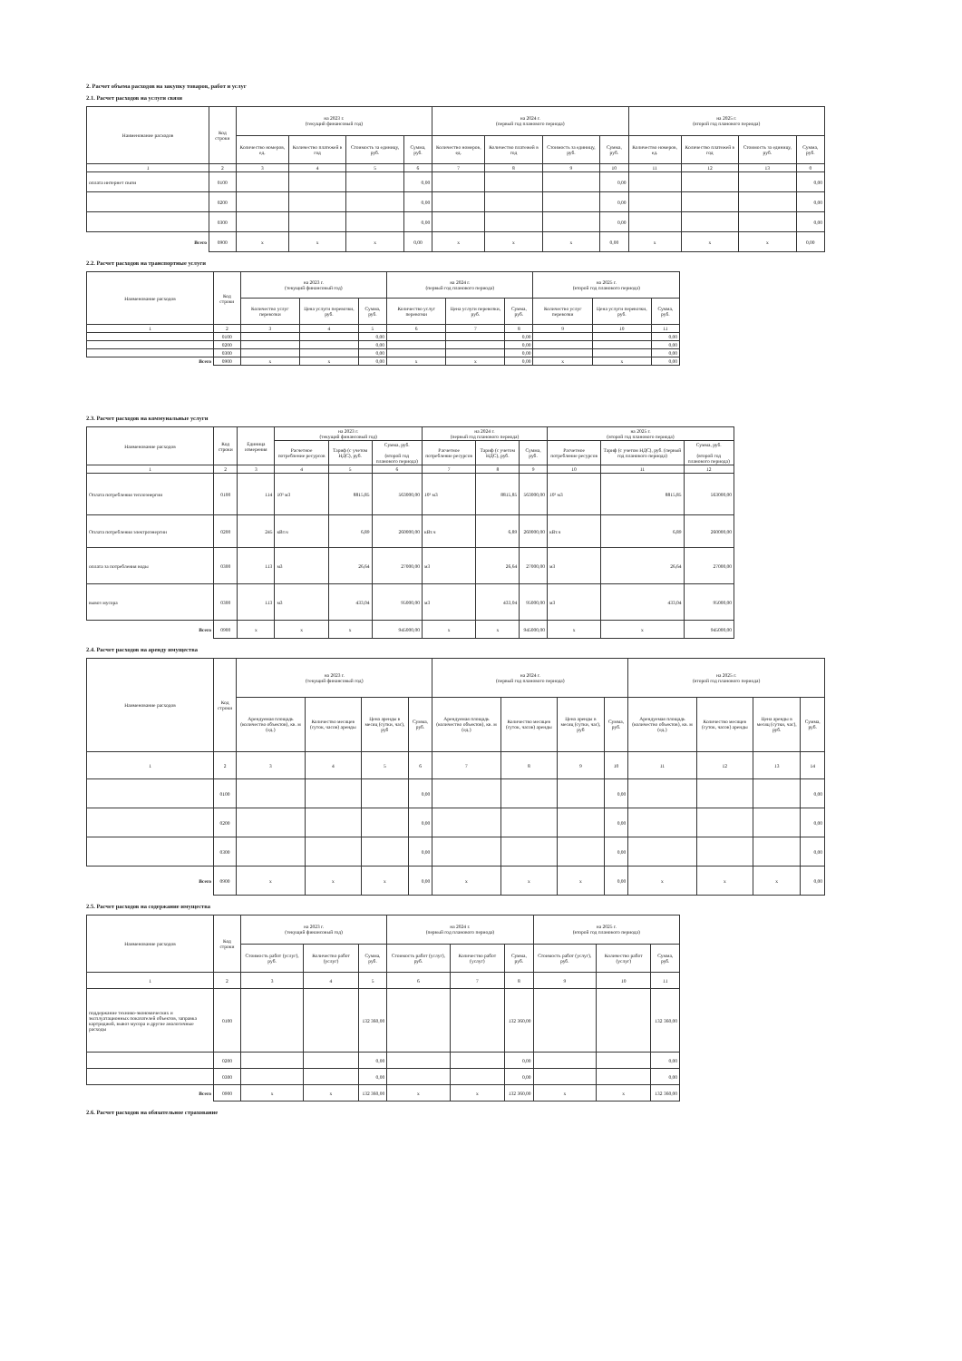2. Расчет объема расходов на закупку товаров, работ и услуг
2.1. Расчет расходов на услуги связи
| Наименование расходов | Код строки | на 2023 г. (текущий финансовый год) | | | | на 2024 г. (первый год планового периода) | | | | на 2025 г. (второй год планового периода) | | | |
| --- | --- | --- | --- | --- | --- | --- | --- | --- | --- | --- | --- | --- | --- |
| | | Количество номеров, ед. | Количество платежей в год | Стоимость за единицу, руб. | Сумма, руб. | Количество номеров, ед. | Количество платежей в год | Стоимость за единицу, руб. | Сумма, руб. | Количество номеров, ед. | Количество платежей в год | Стоимость за единицу, руб. | Сумма, руб. |
| 1 | 2 | 3 | 4 | 5 | 6 | 7 | 8 | 9 | 10 | 11 | 12 | 13 | 0 |
| оплата интернет связи | 0100 | | | | 0,00 | | | | 0,00 | | | | 0,00 |
| | 0200 | | | | 0,00 | | | | 0,00 | | | | 0,00 |
| | 0300 | | | | 0,00 | | | | 0,00 | | | | 0,00 |
| Всего | 0900 | x | x | x | 0,00 | x | x | x | 0,00 | x | x | x | 0,00 |
2.2. Расчет расходов на транспортные услуги
| Наименование расходов | Код строки | на 2023 г. (текущий финансовый год) | | | на 2024 г. (первый год планового периода) | | | на 2025 г. (второй год планового периода) | | |
| --- | --- | --- | --- | --- | --- | --- | --- | --- | --- | --- |
| | | Количество услуг перевозки | Цена услуги перевозки, руб. | Сумма, руб. | Количество услуг перевозки | Цена услуги перевозки, руб. | Сумма, руб. | Количество услуг перевозки | Цена услуги перевозки, руб. | Сумма, руб. |
| 1 | 2 | 3 | 4 | 5 | 6 | 7 | 8 | 9 | 10 | 11 |
| | 0100 | | | 0,00 | | | 0,00 | | | 0,00 |
| | 0200 | | | 0,00 | | | 0,00 | | | 0,00 |
| | 0300 | | | 0,00 | | | 0,00 | | | 0,00 |
| Всего | 0900 | x | x | 0,00 | x | x | 0,00 | x | x | 0,00 |
2.3. Расчет расходов на коммунальные услуги
| Наименование расходов | Код строки | Единица измерения | на 2023 г. (текущий финансовый год) | | | на 2024 г. (первый год планового периода) | | | на 2025 г. (второй год планового периода) | | |
| --- | --- | --- | --- | --- | --- | --- | --- | --- | --- | --- | --- |
| | | | Расчетное потребление ресурсов | Тариф (с учетом НДС), руб. | Сумма, руб. (второй год планового периода) | Расчетное потребление ресурсов | Тариф (с учетом НДС), руб. | Сумма, руб. | Расчетное потребление ресурсов | Тариф (с учетом НДС), руб. (первый год планового периода) | Сумма, руб. (второй год планового периода) |
| 1 | 2 | 3 | 4 | 5 | 6 | 7 | 8 | 9 | 10 | 11 | 12 |
| Оплата потребления теплоэнергии | 0100 | 114 | 10³ м3 | 8815,85 | 563000,00 | 10³ м3 | 8815,85 | 563000,00 | 10³ м3 | 8815,85 | 563000,00 |
| Оплата потребления электроэнергии | 0200 | 245 | кВт.ч | 6,89 | 260000,00 | кВт.ч | 6,89 | 260000,00 | кВт.ч | 6,89 | 260000,00 |
| оплата за потребления воды | 0300 | 113 | м3 | 26,64 | 27000,00 | м3 | 26,64 | 27000,00 | м3 | 26,64 | 27000,00 |
| вывоз мусора | 0300 | 113 | м3 | 433,04 | 95000,00 | м3 | 433,04 | 95000,00 | м3 | 433,04 | 95000,00 |
| Всего | 0900 | x | x | x | 945000,00 | x | x | 945000,00 | x | x | 945000,00 |
2.4. Расчет расходов на аренду имущества
| Наименование расходов | Код строки | на 2023 г. (текущий финансовый год) | | | | на 2024 г. (первый год планового периода) | | | | на 2025 г. (второй год планового периода) | | | |
| --- | --- | --- | --- | --- | --- | --- | --- | --- | --- | --- | --- | --- | --- |
| | | Арендуемая площадь (количество объектов), кв. м (ед.) | Количество месяцев (суток, часов) аренды | Цена аренды в месяц (сутки, час), руб | Сумма, руб. | Арендуемая площадь (количество объектов), кв. м (ед.) | Количество месяцев (суток, часов) аренды | Цена аренды в месяц (сутки, час), руб | Сумма, руб. | Арендуемая площадь (количество объектов), кв. м (ед.) | Количество месяцев (суток, часов) аренды | Цена аренды в месяц (сутки, час), руб. | Сумма, руб. |
| 1 | 2 | 3 | 4 | 5 | 6 | 7 | 8 | 9 | 10 | 11 | 12 | 13 | 14 |
| | 0100 | | | | 0,00 | | | | 0,00 | | | | 0,00 |
| | 0200 | | | | 0,00 | | | | 0,00 | | | | 0,00 |
| | 0300 | | | | 0,00 | | | | 0,00 | | | | 0,00 |
| Всего | 0900 | x | x | x | 0,00 | x | x | x | 0,00 | x | x | x | 0,00 |
2.5. Расчет расходов на содержание имущества
| Наименование расходов | Код строки | на 2023 г. (текущий финансовый год) | | | на 2024 г. (первый год планового периода) | | | на 2025 г. (второй год планового периода) | | |
| --- | --- | --- | --- | --- | --- | --- | --- | --- | --- | --- |
| | | Стоимость работ (услуг), руб. | Количество работ (услуг) | Сумма, руб. | Стоимость работ (услуг), руб. | Количество работ (услуг) | Сумма, руб. | Стоимость работ (услуг), руб. | Количество работ (услуг) | Сумма, руб. |
| 1 | 2 | 3 | 4 | 5 | 6 | 7 | 8 | 9 | 10 | 11 |
| поддержание технико-экономических и эксплуатационных показателей объектов, заправка картриджей, вывоз мусора и другие аналогичные расходы | 0100 | | | 132 360,00 | | | 132 360,00 | | | 132 360,00 |
| | 0200 | | | 0,00 | | | 0,00 | | | 0,00 |
| | 0300 | | | 0,00 | | | 0,00 | | | 0,00 |
| Всего | 0900 | x | x | 132 360,00 | x | x | 132 360,00 | x | x | 132 360,00 |
2.6. Расчет расходов на обязательное страхование